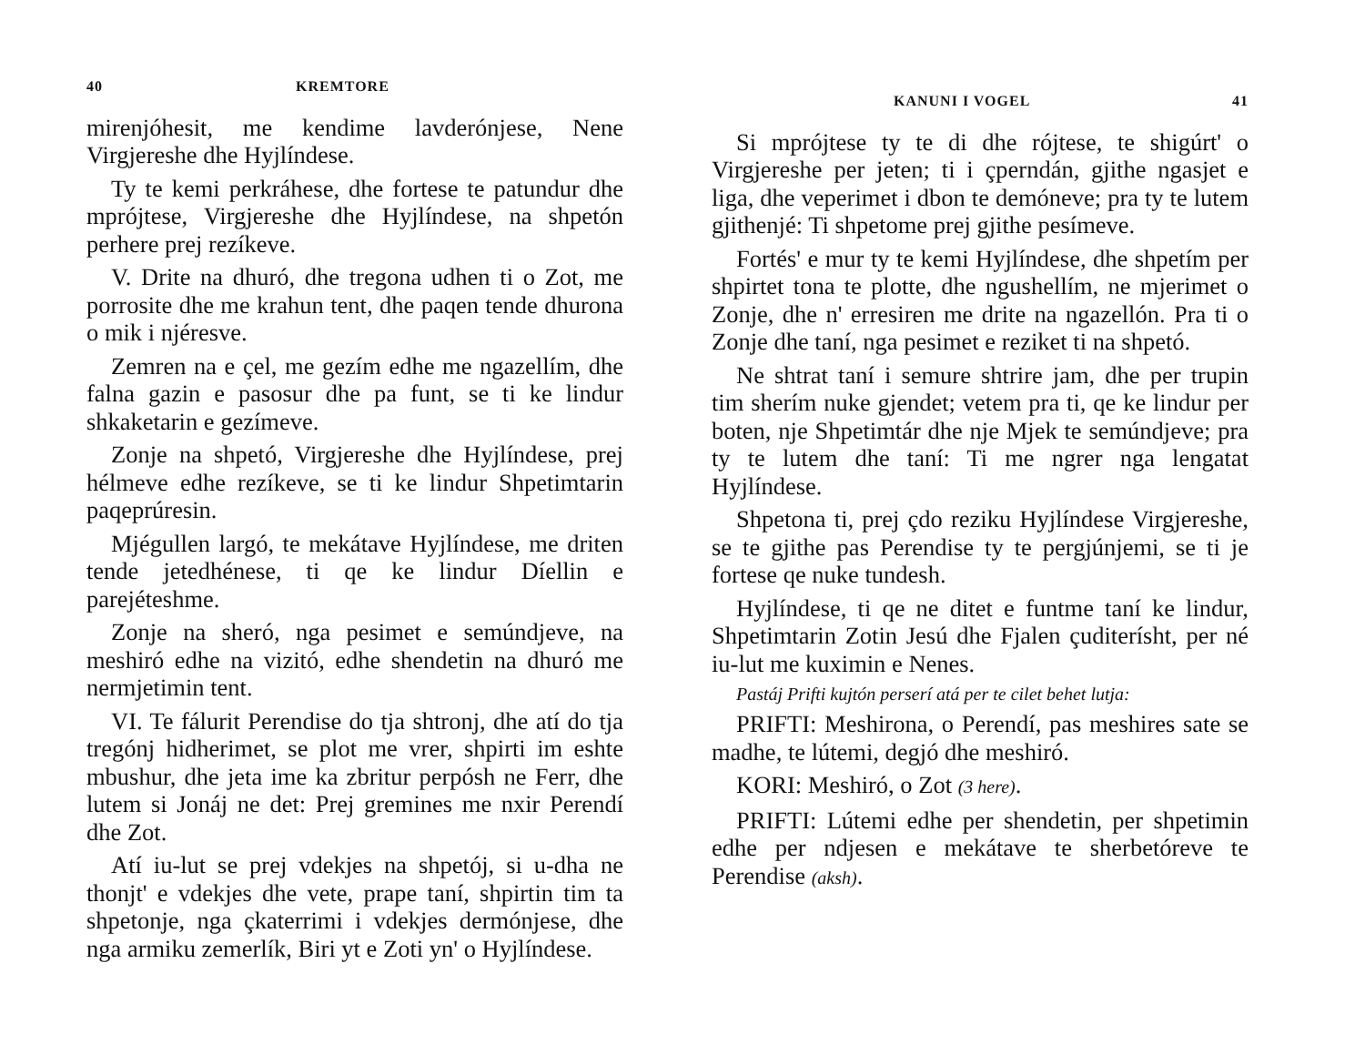40 KREMTORE
mirenjóhesit, me kendime lavderónjese, Nene Virgjereshe dhe Hyjlíndese.
Ty te kemi perkráhese, dhe fortese te patundur dhe mprójtese, Virgjereshe dhe Hyjlíndese, na shpetón perhere prej rezíkeve.
V. Drite na dhuró, dhe tregona udhen ti o Zot, me porrosite dhe me krahun tent, dhe paqen tende dhurona o mik i njéresve.
Zemren na e çel, me gezím edhe me ngazellím, dhe falna gazin e pasosur dhe pa funt, se ti ke lindur shkaketarin e gezímeve.
Zonje na shpetó, Virgjereshe dhe Hyjlíndese, prej hélmeve edhe rezíkeve, se ti ke lindur Shpetimtarin paqeprúresin.
Mjégullen largó, te mekátave Hyjlíndese, me driten tende jetedhénese, ti qe ke lindur Díellin e parejéteshme.
Zonje na sheró, nga pesimet e semúndjeve, na meshiró edhe na vizitó, edhe shendetin na dhuró me nermjetimin tent.
VI. Te fálurit Perendise do tja shtronj, dhe atí do tja tregónj hidherimet, se plot me vrer, shpirti im eshte mbushur, dhe jeta ime ka zbritur perpósh ne Ferr, dhe lutem si Jonáj ne det: Prej gremines me nxir Perendí dhe Zot.
Atí iu-lut se prej vdekjes na shpetój, si u-dha ne thonjt' e vdekjes dhe vete, prape taní, shpirtin tim ta shpetonje, nga çkaterrimi i vdekjes dermónjese, dhe nga armiku zemerlík, Biri yt e Zoti yn' o Hyjlíndese.
KANUNI I VOGEL 41
Si mprójtese ty te di dhe rójtese, te shigúrt' o Virgjereshe per jeten; ti i çperndán, gjithe ngasjet e liga, dhe veperimet i dbon te demóneve; pra ty te lutem gjithenjé: Ti shpetome prej gjithe pesímeve.
Fortés' e mur ty te kemi Hyjlíndese, dhe shpetím per shpirtet tona te plotte, dhe ngushellím, ne mjerimet o Zonje, dhe n' erresiren me drite na ngazellón. Pra ti o Zonje dhe taní, nga pesimet e reziket ti na shpetó.
Ne shtrat taní i semure shtrire jam, dhe per trupin tim sherím nuke gjendet; vetem pra ti, qe ke lindur per boten, nje Shpetimtár dhe nje Mjek te semúndjeve; pra ty te lutem dhe taní: Ti me ngrer nga lengatat Hyjlíndese.
Shpetona ti, prej çdo reziku Hyjlíndese Virgjereshe, se te gjithe pas Perendise ty te pergjúnjemi, se ti je fortese qe nuke tundesh.
Hyjlíndese, ti qe ne ditet e funtme taní ke lindur, Shpetimtarin Zotin Jesú dhe Fjalen çuditerísht, per né iu-lut me kuximin e Nenes.
Pastáj Prifti kujtón perserí atá per te cilet behet lutja:
PRIFTI: Meshirona, o Perendí, pas meshires sate se madhe, te lútemi, degjó dhe meshiró.
KORI: Meshiró, o Zot (3 here).
PRIFTI: Lútemi edhe per shendetin, per shpetimin edhe per ndjesen e mekátave te sherbetóreve te Perendise (aksh).